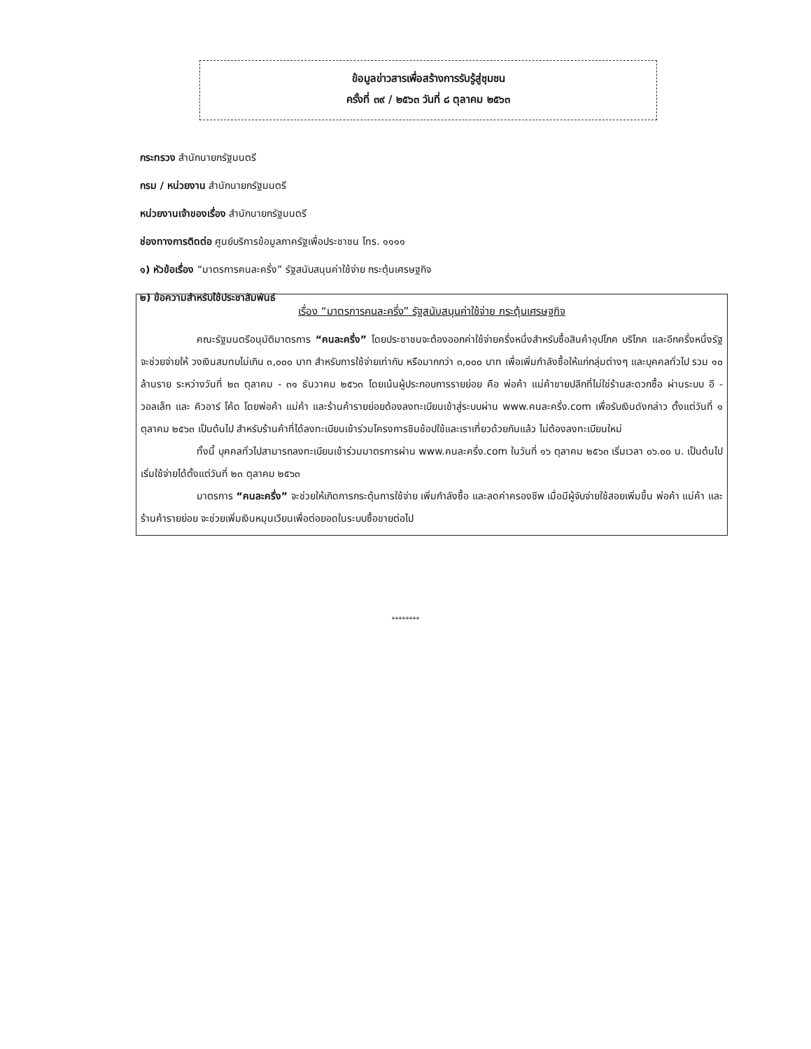ข้อมูลข่าวสารเพื่อสร้างการรับรู้สู่ชุมชน
ครั้งที่ ๓๙ / ๒๕๖๓ วันที่ ๘ ตุลาคม ๒๕๖๓
กระทรวง สำนักนายกรัฐมนตรี
กรม / หน่วยงาน สำนักนายกรัฐมนตรี
หน่วยงานเจ้าของเรื่อง สำนักนายกรัฐมนตรี
ช่องทางการติดต่อ ศูนย์บริการข้อมูลภาครัฐเพื่อประชาชน โทร. ๑๑๑๑
๑) หัวข้อเรื่อง “มาตรการคนละครึ่ง” รัฐสนับสนุนค่าใช้จ่าย กระตุ้นเศรษฐกิจ
๒) ข้อความสำหรับใช้ประชาสัมพันธ์
เรื่อง “มาตรการคนละครึ่ง” รัฐสนับสนุนค่าใช้จ่าย กระตุ้นเศรษฐกิจ
คณะรัฐมนตรีอนุมัติมาตรการ “คนละครึ่ง” โดยประชาชนจะต้องออกค่าใช้จ่ายครึ่งหนึ่งสำหรับซื้อสินค้าอุปโภค บริโภค และอีกครึ่งหนึ่งรัฐจะช่วยจ่ายให้ วงเงินสมทบไม่เกิน ๓,๐๐๐ บาท สำหรับการใช้จ่ายเท่ากับ หรือมากกว่า ๓,๐๐๐ บาท เพื่อเพิ่มกำลังซื้อให้แก่กลุ่มต่างๆ และบุคคลทั่วไป รวม ๑๐ ล้านราย ระหว่างวันที่ ๒๓ ตุลาคม - ๓๑ ธันวาคม ๒๕๖๓ โดยเน้นผู้ประกอบการรายย่อย คือ พ่อค้า แม่ค้าขายปลีกที่ไม่ใช่ร้านสะดวกซื้อ ผ่านระบบ อี - วอลเล็ท และ คิวอาร์ โค้ด โดยพ่อค้า แม่ค้า และร้านค้ารายย่อยต้องลงทะเบียนเข้าสู่ระบบผ่าน www.คนละครึ่ง.com เพื่อรับเงินดังกล่าว ตั้งแต่วันที่ ๑ ตุลาคม ๒๕๖๓ เป็นต้นไป สำหรับร้านค้าที่ได้ลงทะเบียนเข้าร่วมโครงการชิมช้อปใช้และเราเที่ยวด้วยกันแล้ว ไม่ต้องลงทะเบียนใหม่
ทั้งนี้ บุคคลทั่วไปสามารถลงทะเบียนเข้าร่วมมาตรการผ่าน www.คนละครึ่ง.com ในวันที่ ๑๖ ตุลาคม ๒๕๖๓ เริ่มเวลา ๐๖.๐๐ น. เป็นต้นไป เริ่มใช้จ่ายได้ตั้งแต่วันที่ ๒๓ ตุลาคม ๒๕๖๓
มาตรการ “คนละครึ่ง” จะช่วยให้เกิดการกระตุ้นการใช้จ่าย เพิ่มกำลังซื้อ และลดค่าครองชีพ เมื่อมีผู้จับจ่ายใช้สอยเพิ่มขึ้น พ่อค้า แม่ค้า และร้านค้ารายย่อย จะช่วยเพิ่มเงินหมุนเวียนเพื่อต่อยอดในระบบซื้อขายต่อไป
********